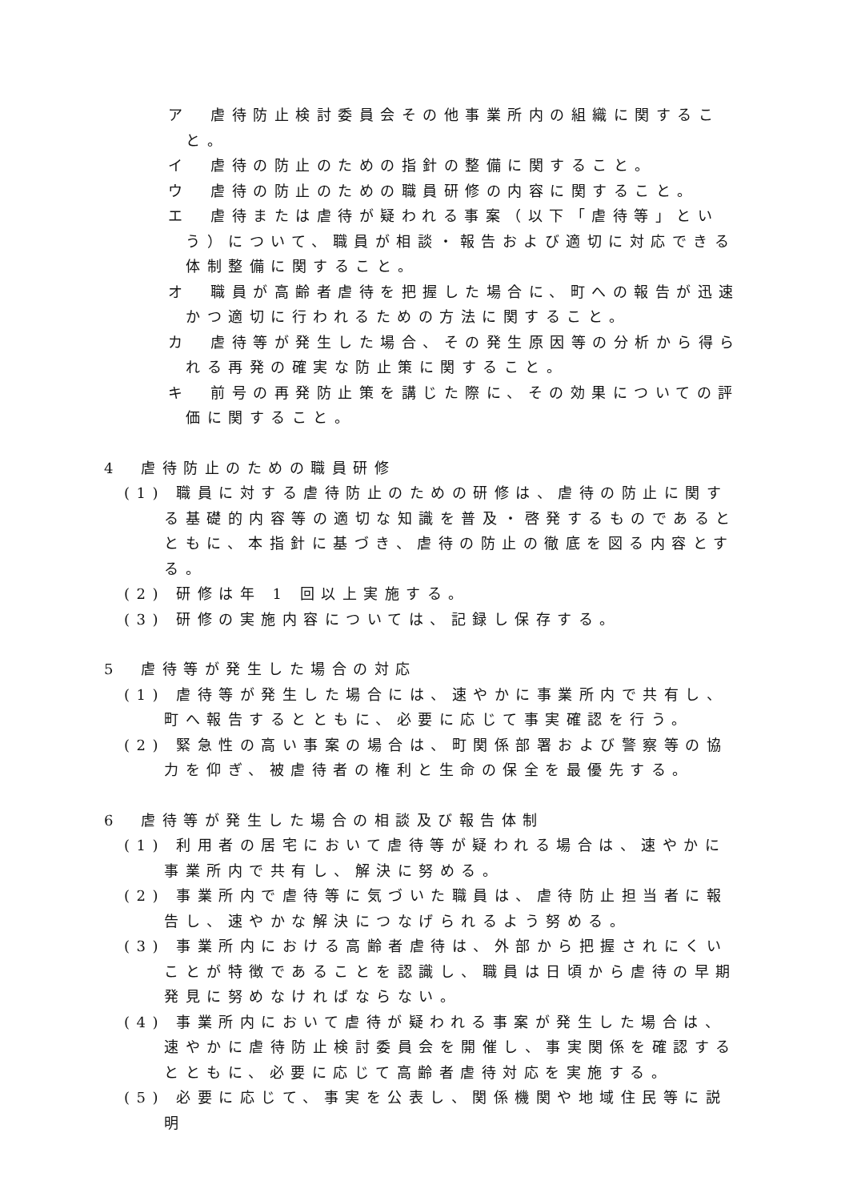ア　虐待防止検討委員会その他事業所内の組織に関すること。
イ　虐待の防止のための指針の整備に関すること。
ウ　虐待の防止のための職員研修の内容に関すること。
エ　虐待または虐待が疑われる事案（以下「虐待等」という）について、職員が相談・報告および適切に対応できる体制整備に関すること。
オ　職員が高齢者虐待を把握した場合に、町への報告が迅速かつ適切に行われるための方法に関すること。
カ　虐待等が発生した場合、その発生原因等の分析から得られる再発の確実な防止策に関すること。
キ　前号の再発防止策を講じた際に、その効果についての評価に関すること。
4　虐待防止のための職員研修
(1) 職員に対する虐待防止のための研修は、虐待の防止に関する基礎的内容等の適切な知識を普及・啓発するものであるとともに、本指針に基づき、虐待の防止の徹底を図る内容とする。
(2) 研修は年 1 回以上実施する。
(3) 研修の実施内容については、記録し保存する。
5　虐待等が発生した場合の対応
(1) 虐待等が発生した場合には、速やかに事業所内で共有し、町へ報告するとともに、必要に応じて事実確認を行う。
(2) 緊急性の高い事案の場合は、町関係部署および警察等の協力を仰ぎ、被虐待者の権利と生命の保全を最優先する。
6　虐待等が発生した場合の相談及び報告体制
(1) 利用者の居宅において虐待等が疑われる場合は、速やかに事業所内で共有し、解決に努める。
(2) 事業所内で虐待等に気づいた職員は、虐待防止担当者に報告し、速やかな解決につなげられるよう努める。
(3) 事業所内における高齢者虐待は、外部から把握されにくいことが特徴であることを認識し、職員は日頃から虐待の早期発見に努めなければならない。
(4) 事業所内において虐待が疑われる事案が発生した場合は、速やかに虐待防止検討委員会を開催し、事実関係を確認するとともに、必要に応じて高齢者虐待対応を実施する。
(5) 必要に応じて、事実を公表し、関係機関や地域住民等に説明